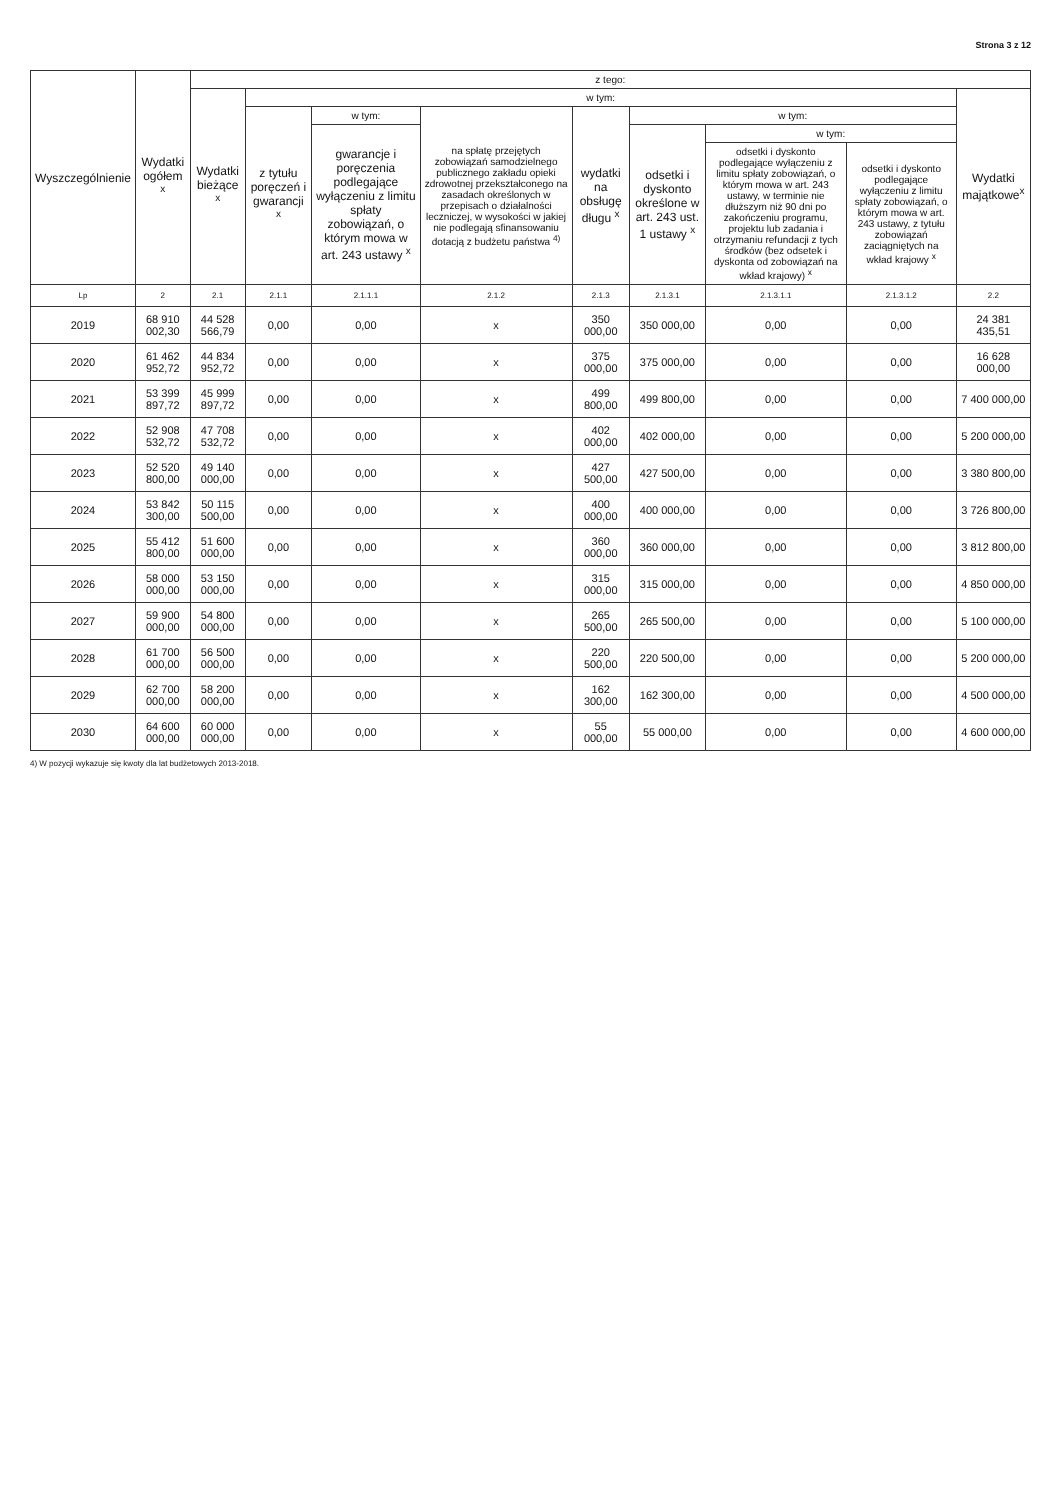Strona 3 z 12
| Wyszczególnienie | Wydatki ogółem <sup>x</sup> | z tego: | | | | | | | | |
| --- | --- | --- | --- | --- | --- | --- | --- | --- | --- | --- |
| | | Wydatki bieżące <sup>x</sup> | w tym: | | | | | | | Wydatki majątkowe<sup>x</sup> |
| | | | z tytułu poręczeń i gwarancji <sup>x</sup> | w tym: | na spłatę przejętych zobowiązań samodzielnego publicznego zakładu opieki zdrowotnej przekształconego na zasadach określonych w przepisach o działalności leczniczej, w wysokości w jakiej nie podlegają sfinansowaniu dotacją z budżetu państwa <sup>4)</sup> | wydatki na obsługę długu <sup>x</sup> | w tym: | | | |
| | | | | gwarancje i poręczenia podlegające wyłączeniu z limitu spłaty zobowiązań, o którym mowa w art. 243 ustawy <sup>x</sup> | | | odsetki i dyskonto określone w art. 243 ust. 1 ustawy <sup>x</sup> | w tym: | | |
| | | | | | | | | odsetki i dyskonto podlegające wyłączeniu z limitu spłaty zobowiązań, o którym mowa w art. 243 ustawy, w terminie nie dłuższym niż 90 dni po zakończeniu programu, projektu lub zadania i otrzymaniu refundacji z tych środków (bez odsetek i dyskonta od zobowiązań na wkład krajowy) <sup>x</sup> | odsetki i dyskonto podlegające wyłączeniu z limitu spłaty zobowiązań, o którym mowa w art. 243 ustawy, z tytułu zobowiązań zaciągniętych na wkład krajowy <sup>x</sup> | |
| Lp | 2 | 2.1 | 2.1.1 | 2.1.1.1 | 2.1.2 | 2.1.3 | 2.1.3.1 | 2.1.3.1.1 | 2.1.3.1.2 | 2.2 |
| 2019 | 68 910 002,30 | 44 528 566,79 | 0,00 | 0,00 | x | 350 000,00 | 350 000,00 | 0,00 | 0,00 | 24 381 435,51 |
| 2020 | 61 462 952,72 | 44 834 952,72 | 0,00 | 0,00 | x | 375 000,00 | 375 000,00 | 0,00 | 0,00 | 16 628 000,00 |
| 2021 | 53 399 897,72 | 45 999 897,72 | 0,00 | 0,00 | x | 499 800,00 | 499 800,00 | 0,00 | 0,00 | 7 400 000,00 |
| 2022 | 52 908 532,72 | 47 708 532,72 | 0,00 | 0,00 | x | 402 000,00 | 402 000,00 | 0,00 | 0,00 | 5 200 000,00 |
| 2023 | 52 520 800,00 | 49 140 000,00 | 0,00 | 0,00 | x | 427 500,00 | 427 500,00 | 0,00 | 0,00 | 3 380 800,00 |
| 2024 | 53 842 300,00 | 50 115 500,00 | 0,00 | 0,00 | x | 400 000,00 | 400 000,00 | 0,00 | 0,00 | 3 726 800,00 |
| 2025 | 55 412 800,00 | 51 600 000,00 | 0,00 | 0,00 | x | 360 000,00 | 360 000,00 | 0,00 | 0,00 | 3 812 800,00 |
| 2026 | 58 000 000,00 | 53 150 000,00 | 0,00 | 0,00 | x | 315 000,00 | 315 000,00 | 0,00 | 0,00 | 4 850 000,00 |
| 2027 | 59 900 000,00 | 54 800 000,00 | 0,00 | 0,00 | x | 265 500,00 | 265 500,00 | 0,00 | 0,00 | 5 100 000,00 |
| 2028 | 61 700 000,00 | 56 500 000,00 | 0,00 | 0,00 | x | 220 500,00 | 220 500,00 | 0,00 | 0,00 | 5 200 000,00 |
| 2029 | 62 700 000,00 | 58 200 000,00 | 0,00 | 0,00 | x | 162 300,00 | 162 300,00 | 0,00 | 0,00 | 4 500 000,00 |
| 2030 | 64 600 000,00 | 60 000 000,00 | 0,00 | 0,00 | x | 55 000,00 | 55 000,00 | 0,00 | 0,00 | 4 600 000,00 |
4) W pozycji wykazuje się kwoty dla lat budżetowych 2013-2018.